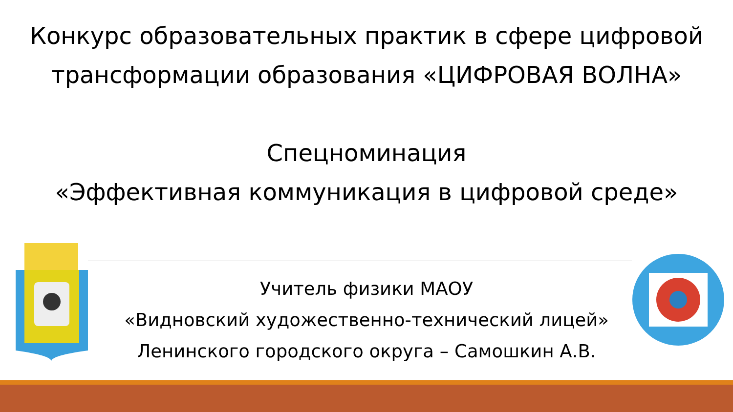Конкурс образовательных практик в сфере цифровой трансформации образования «ЦИФРОВАЯ ВОЛНА»
Спецноминация
«Эффективная коммуникация в цифровой среде»
Учитель физики МАОУ
«Видновский художественно-технический лицей»
Ленинского городского округа – Самошкин А.В.